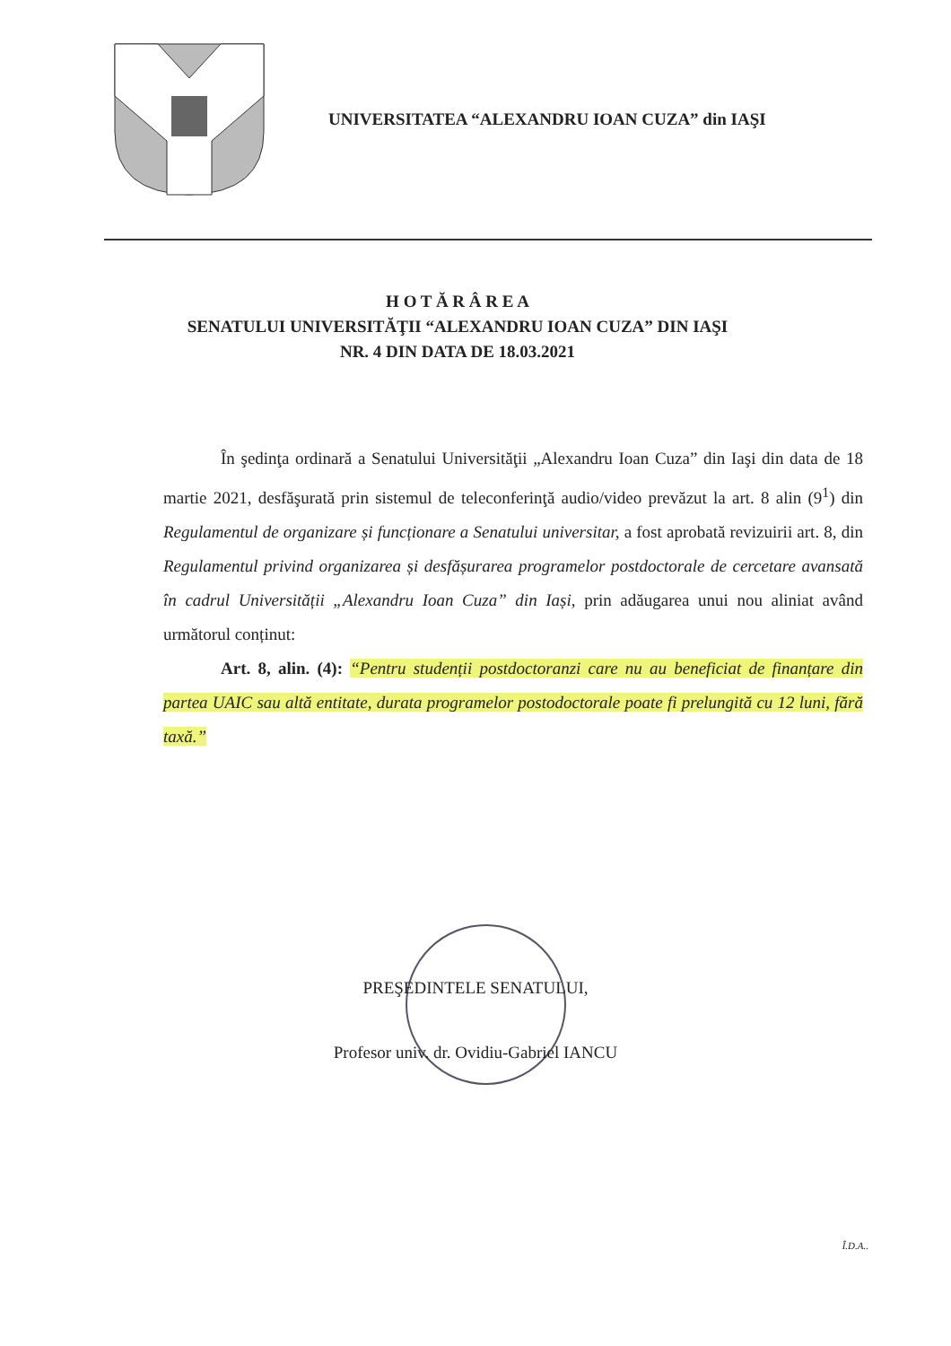UNIVERSITATEA “ALEXANDRU IOAN CUZA” din IAŞI
H O T Ă R Â R E A
SENATULUI UNIVERSITĂŢII “ALEXANDRU IOAN CUZA” DIN IAŞI
NR. 4 DIN DATA DE 18.03.2021
În şedinţa ordinară a Senatului Universităţii „Alexandru Ioan Cuza” din Iaşi din data de 18 martie 2021, desfăşurată prin sistemul de teleconferinţă audio/video prevăzut la art. 8 alin (9<sup>1</sup>) din Regulamentul de organizare și funcționare a Senatului universitar, a fost aprobată revizuirii art. 8, din Regulamentul privind organizarea și desfășurarea programelor postdoctorale de cercetare avansată în cadrul Universității „Alexandru Ioan Cuza” din Iași, prin adăugarea unui nou aliniat având următorul conținut:
Art. 8, alin. (4): “Pentru studenții postdoctoranzi care nu au beneficiat de finanțare din partea UAIC sau altă entitate, durata programelor postodoctorale poate fi prelungită cu 12 luni, fără taxă.”
PREŞEDINTELE SENATULUI,
Profesor univ. dr. Ovidiu-Gabriel IANCU
Î.D.A..